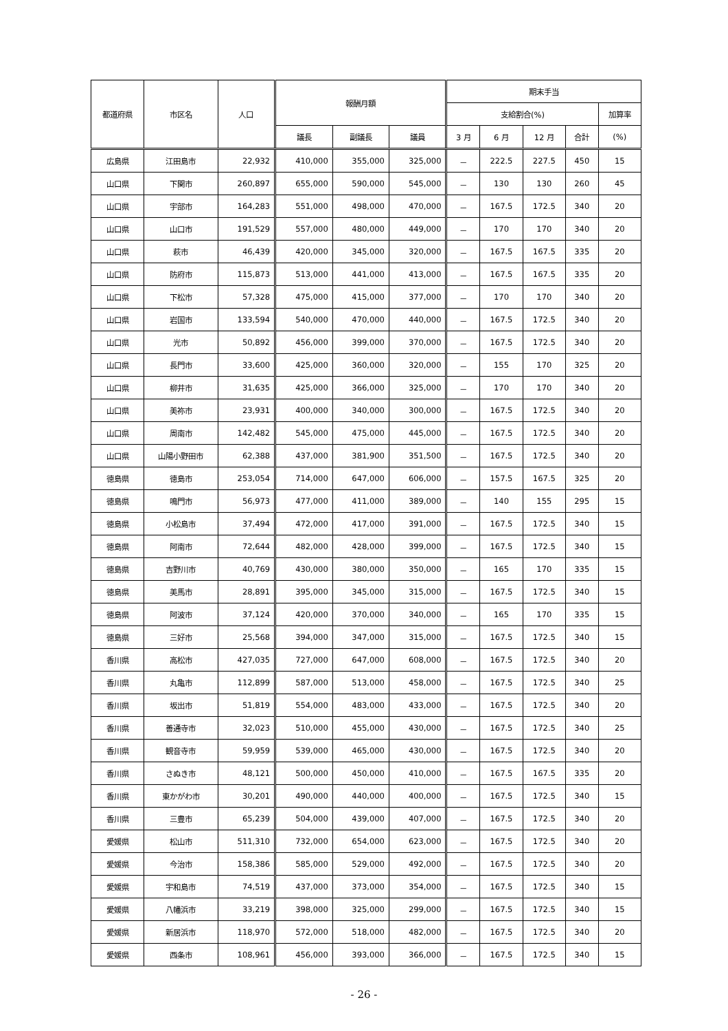| 都道府県 | 市区名 | 人口 | 報酬月額 | | | 期末手当 | | | | |
| --- | --- | --- | --- | --- | --- | --- | --- | --- | --- | --- |
| | | | | | | 支給割合(%) | | | | 加算率 |
| | | | 議長 | 副議長 | 議員 | 3 月 | 6 月 | 12 月 | 合計 | (%) |
| 広島県 | 江田島市 | 22,932 | 410,000 | 355,000 | 325,000 | － | 222.5 | 227.5 | 450 | 15 |
| 山口県 | 下関市 | 260,897 | 655,000 | 590,000 | 545,000 | － | 130 | 130 | 260 | 45 |
| 山口県 | 宇部市 | 164,283 | 551,000 | 498,000 | 470,000 | － | 167.5 | 172.5 | 340 | 20 |
| 山口県 | 山口市 | 191,529 | 557,000 | 480,000 | 449,000 | － | 170 | 170 | 340 | 20 |
| 山口県 | 萩市 | 46,439 | 420,000 | 345,000 | 320,000 | － | 167.5 | 167.5 | 335 | 20 |
| 山口県 | 防府市 | 115,873 | 513,000 | 441,000 | 413,000 | － | 167.5 | 167.5 | 335 | 20 |
| 山口県 | 下松市 | 57,328 | 475,000 | 415,000 | 377,000 | － | 170 | 170 | 340 | 20 |
| 山口県 | 岩国市 | 133,594 | 540,000 | 470,000 | 440,000 | － | 167.5 | 172.5 | 340 | 20 |
| 山口県 | 光市 | 50,892 | 456,000 | 399,000 | 370,000 | － | 167.5 | 172.5 | 340 | 20 |
| 山口県 | 長門市 | 33,600 | 425,000 | 360,000 | 320,000 | － | 155 | 170 | 325 | 20 |
| 山口県 | 柳井市 | 31,635 | 425,000 | 366,000 | 325,000 | － | 170 | 170 | 340 | 20 |
| 山口県 | 美祢市 | 23,931 | 400,000 | 340,000 | 300,000 | － | 167.5 | 172.5 | 340 | 20 |
| 山口県 | 周南市 | 142,482 | 545,000 | 475,000 | 445,000 | － | 167.5 | 172.5 | 340 | 20 |
| 山口県 | 山陽小野田市 | 62,388 | 437,000 | 381,900 | 351,500 | － | 167.5 | 172.5 | 340 | 20 |
| 徳島県 | 徳島市 | 253,054 | 714,000 | 647,000 | 606,000 | － | 157.5 | 167.5 | 325 | 20 |
| 徳島県 | 鳴門市 | 56,973 | 477,000 | 411,000 | 389,000 | － | 140 | 155 | 295 | 15 |
| 徳島県 | 小松島市 | 37,494 | 472,000 | 417,000 | 391,000 | － | 167.5 | 172.5 | 340 | 15 |
| 徳島県 | 阿南市 | 72,644 | 482,000 | 428,000 | 399,000 | － | 167.5 | 172.5 | 340 | 15 |
| 徳島県 | 吉野川市 | 40,769 | 430,000 | 380,000 | 350,000 | － | 165 | 170 | 335 | 15 |
| 徳島県 | 美馬市 | 28,891 | 395,000 | 345,000 | 315,000 | － | 167.5 | 172.5 | 340 | 15 |
| 徳島県 | 阿波市 | 37,124 | 420,000 | 370,000 | 340,000 | － | 165 | 170 | 335 | 15 |
| 徳島県 | 三好市 | 25,568 | 394,000 | 347,000 | 315,000 | － | 167.5 | 172.5 | 340 | 15 |
| 香川県 | 高松市 | 427,035 | 727,000 | 647,000 | 608,000 | － | 167.5 | 172.5 | 340 | 20 |
| 香川県 | 丸亀市 | 112,899 | 587,000 | 513,000 | 458,000 | － | 167.5 | 172.5 | 340 | 25 |
| 香川県 | 坂出市 | 51,819 | 554,000 | 483,000 | 433,000 | － | 167.5 | 172.5 | 340 | 20 |
| 香川県 | 善通寺市 | 32,023 | 510,000 | 455,000 | 430,000 | － | 167.5 | 172.5 | 340 | 25 |
| 香川県 | 観音寺市 | 59,959 | 539,000 | 465,000 | 430,000 | － | 167.5 | 172.5 | 340 | 20 |
| 香川県 | さぬき市 | 48,121 | 500,000 | 450,000 | 410,000 | － | 167.5 | 167.5 | 335 | 20 |
| 香川県 | 東かがわ市 | 30,201 | 490,000 | 440,000 | 400,000 | － | 167.5 | 172.5 | 340 | 15 |
| 香川県 | 三豊市 | 65,239 | 504,000 | 439,000 | 407,000 | － | 167.5 | 172.5 | 340 | 20 |
| 愛媛県 | 松山市 | 511,310 | 732,000 | 654,000 | 623,000 | － | 167.5 | 172.5 | 340 | 20 |
| 愛媛県 | 今治市 | 158,386 | 585,000 | 529,000 | 492,000 | － | 167.5 | 172.5 | 340 | 20 |
| 愛媛県 | 宇和島市 | 74,519 | 437,000 | 373,000 | 354,000 | － | 167.5 | 172.5 | 340 | 15 |
| 愛媛県 | 八幡浜市 | 33,219 | 398,000 | 325,000 | 299,000 | － | 167.5 | 172.5 | 340 | 15 |
| 愛媛県 | 新居浜市 | 118,970 | 572,000 | 518,000 | 482,000 | － | 167.5 | 172.5 | 340 | 20 |
| 愛媛県 | 西条市 | 108,961 | 456,000 | 393,000 | 366,000 | － | 167.5 | 172.5 | 340 | 15 |
- 26 -